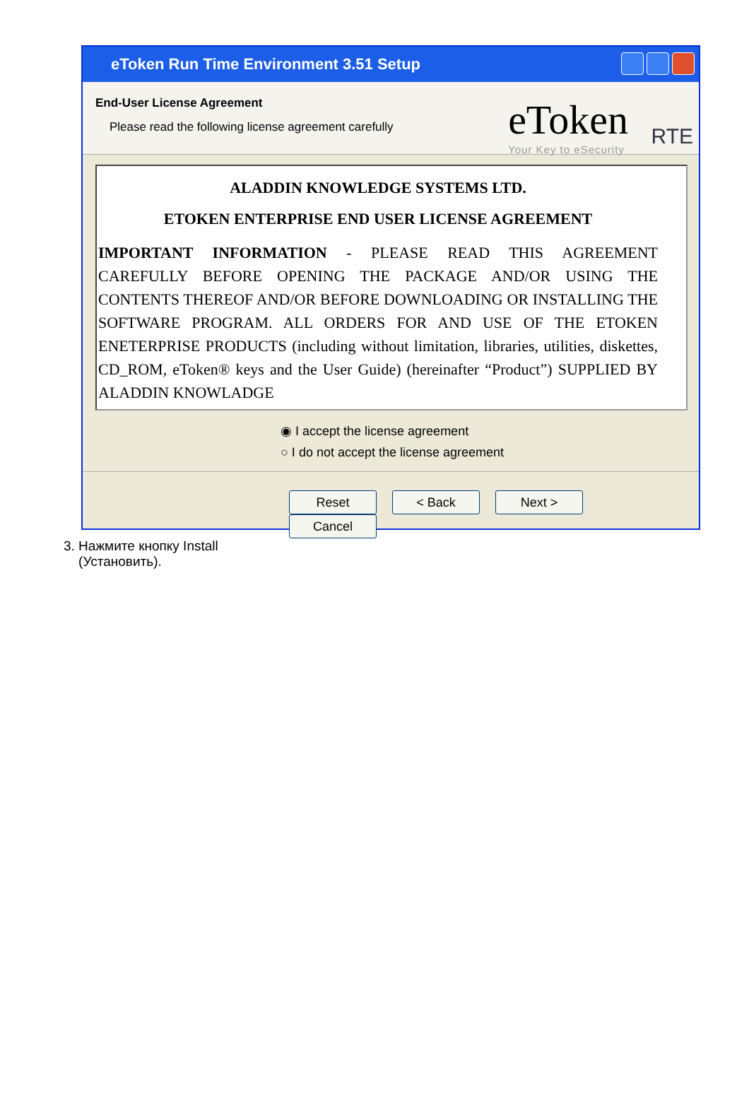eToken Run Time Environment 3.51 Setup
End-User License Agreement
Please read the following license agreement carefully
eToken
Your Key to eSecurity
RTE
ALADDIN KNOWLEDGE SYSTEMS LTD.
ETOKEN ENTERPRISE END USER LICENSE AGREEMENT
IMPORTANT INFORMATION - PLEASE READ THIS AGREEMENT CAREFULLY BEFORE OPENING THE PACKAGE AND/OR USING THE CONTENTS THEREOF AND/OR BEFORE DOWNLOADING OR INSTALLING THE SOFTWARE PROGRAM. ALL ORDERS FOR AND USE OF THE ETOKEN ENETERPRISE PRODUCTS (including without limitation, libraries, utilities, diskettes, CD_ROM, eToken® keys and the User Guide) (hereinafter “Product”) SUPPLIED BY ALADDIN KNOWLADGE
◉ I accept the license agreement
○ I do not accept the license agreement
Reset < Back Next > Cancel
3. Нажмите кнопку Install
(Установить).